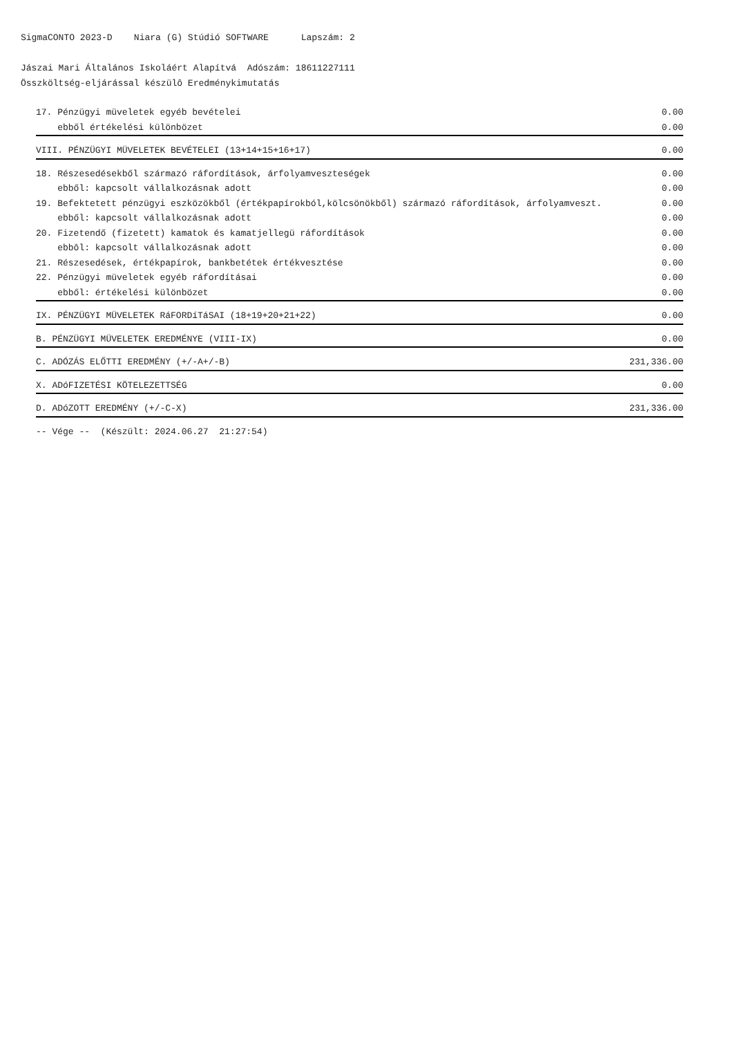SigmaCONTO 2023-D Niara (G) Stúdió SOFTWARE Lapszám: 2
Jászai Mari Általános Iskoláért Alapítvá Adószám: 18611227111
Összköltség-eljárással készülô Eredménykimutatás
| 17. Pénzügyi müveletek egyéb bevételei | 0.00 |
| ebből értékelési különbözet | 0.00 |
| VIII. PÉNZÜGYI MÜVELETEK BEVÉTELEI (13+14+15+16+17) | 0.00 |
| 18. Részesedésekből származó ráfordítások, árfolyamveszteségek | 0.00 |
| ebből: kapcsolt vállalkozásnak adott | 0.00 |
| 19. Befektetett pénzügyi eszközökből (értékpapírokból,kölcsönökből) származó ráfordítások, árfolyamveszt. | 0.00 |
| ebből: kapcsolt vállalkozásnak adott | 0.00 |
| 20. Fizetendő (fizetett) kamatok és kamatjellegü ráfordítások | 0.00 |
| ebbôl: kapcsolt vállalkozásnak adott | 0.00 |
| 21. Részesedések, értékpapírok, bankbetétek értékvesztése | 0.00 |
| 22. Pénzügyi müveletek egyéb ráfordításai | 0.00 |
| ebből: értékelési különbözet | 0.00 |
| IX. PÉNZÜGYI MÜVELETEK RáFORDíTáSAI (18+19+20+21+22) | 0.00 |
| B. PÉNZÜGYI MÜVELETEK EREDMÉNYE (VIII-IX) | 0.00 |
| C. ADÓZÁS ELŐTTI EREDMÉNY (+/-A+/-B) | 231,336.00 |
| X. ADóFIZETÉSI KÖTELEZETTSÉG | 0.00 |
| D. ADóZOTT EREDMÉNY (+/-C-X) | 231,336.00 |
| -- Vége -- (Készült: 2024.06.27 21:27:54) | |